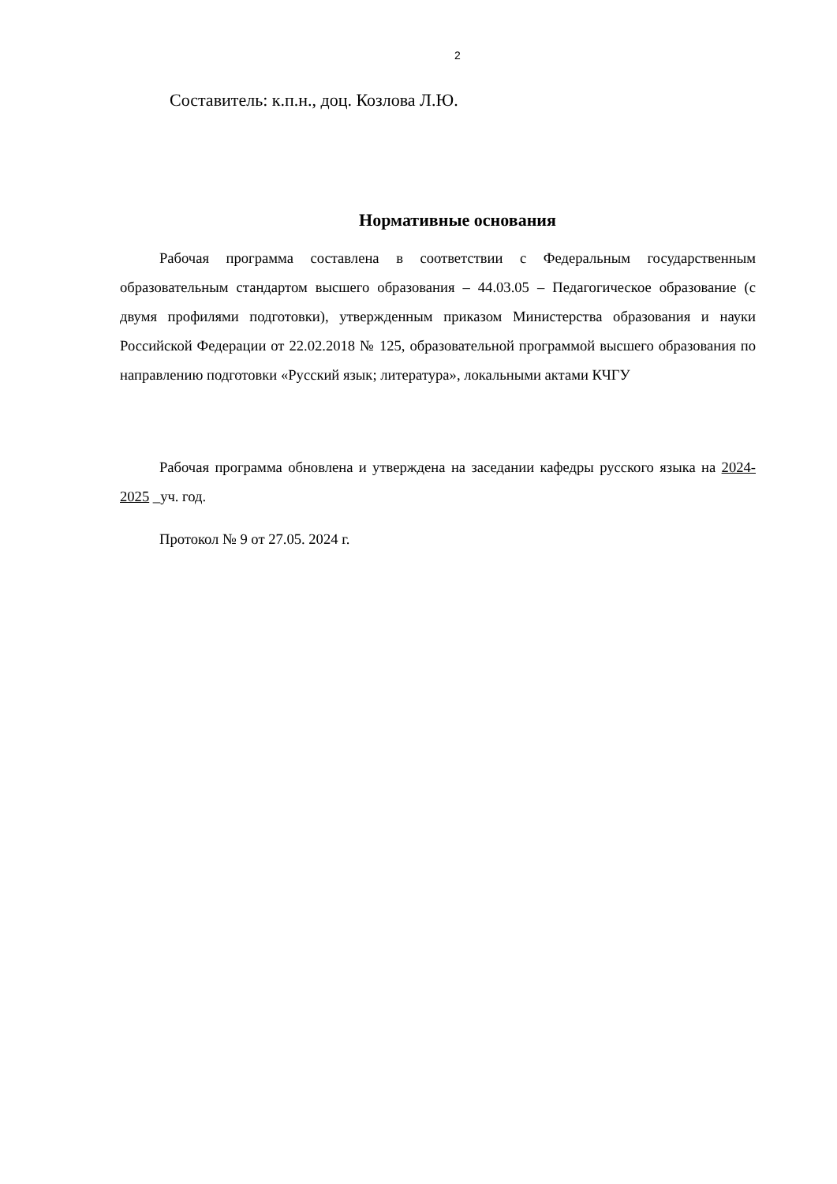2
Составитель: к.п.н., доц. Козлова Л.Ю.
Нормативные основания
Рабочая программа составлена в соответствии с Федеральным государственным образовательным стандартом высшего образования – 44.03.05 – Педагогическое образование (с двумя профилями подготовки), утвержденным приказом Министерства образования и науки Российской Федерации от 22.02.2018 № 125, образовательной программой высшего образования по направлению подготовки «Русский язык; литература», локальными актами КЧГУ
Рабочая программа обновлена и утверждена на заседании кафедры русского языка на 2024-2025 _уч. год.
Протокол № 9 от 27.05. 2024 г.